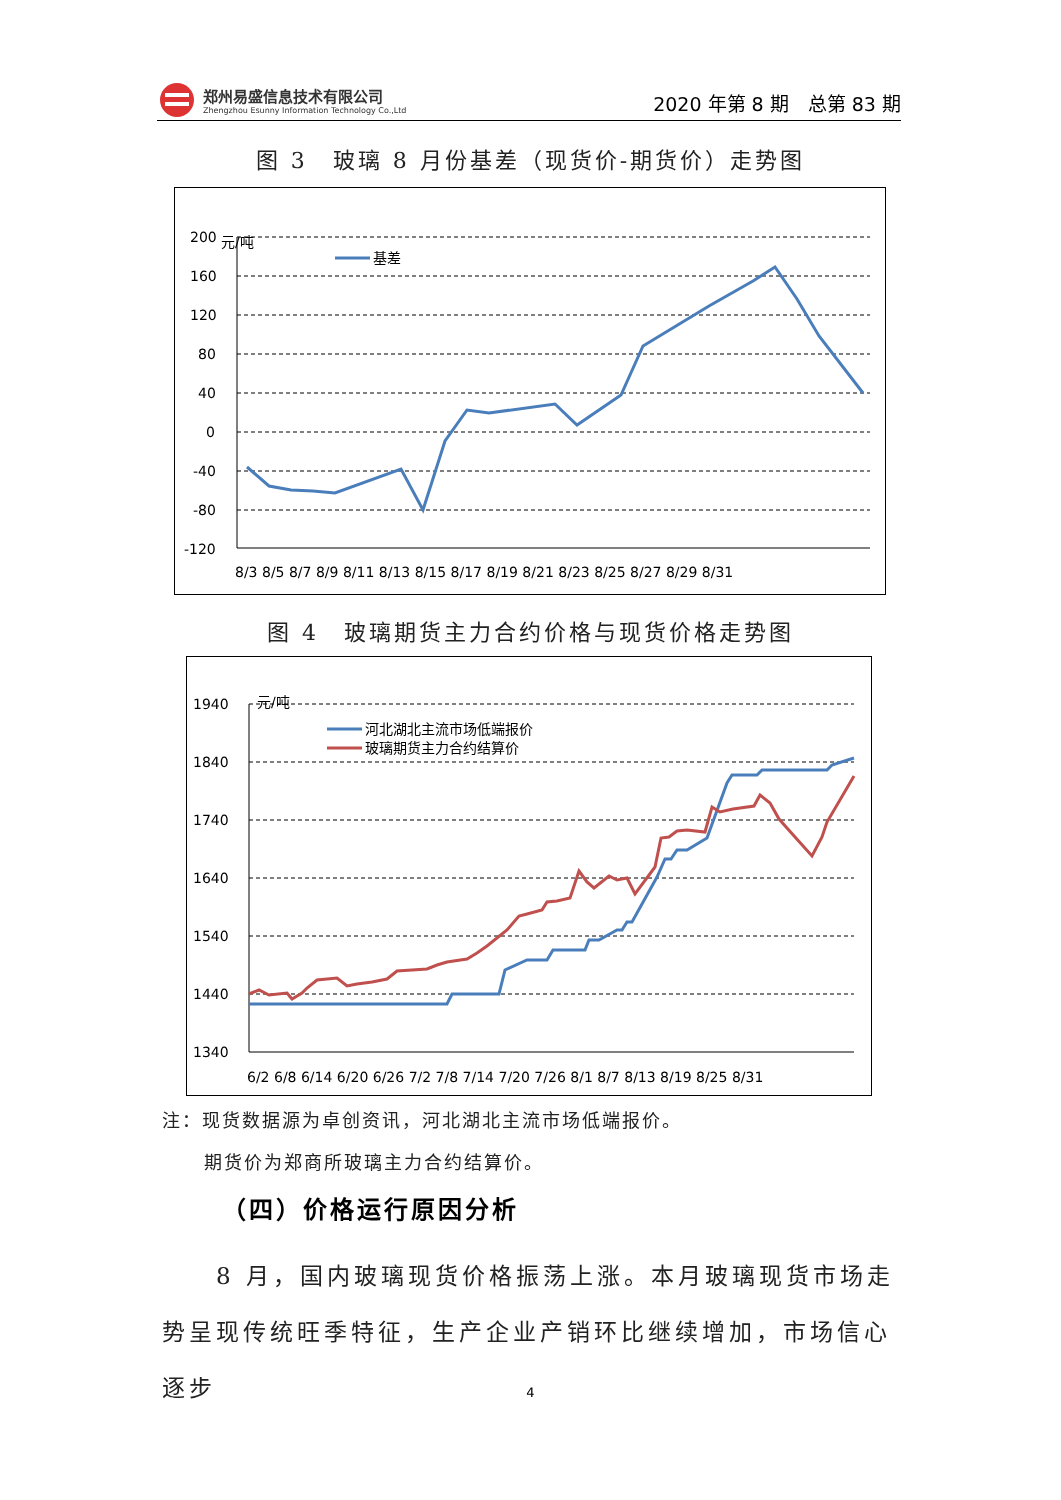郑州易盛信息技术有限公司
Zhengzhou Esunny Information Technology Co.,Ltd
2020 年第 8 期　总第 83 期
图 3　玻璃 8 月份基差（现货价-期货价）走势图
元/吨
200
160
120
80
40
0
-40
-80
-120
基差
8/3 8/5 8/7 8/9 8/11 8/13 8/15 8/17 8/19 8/21 8/23 8/25 8/27 8/29 8/31
图 4　玻璃期货主力合约价格与现货价格走势图
元/吨
1940
1840
1740
1640
1540
1440
1340
河北湖北主流市场低端报价
玻璃期货主力合约结算价
6/2 6/8 6/14 6/20 6/26 7/2 7/8 7/14 7/20 7/26 8/1 8/7 8/13 8/19 8/25 8/31
注：现货数据源为卓创资讯，河北湖北主流市场低端报价。
期货价为郑商所玻璃主力合约结算价。
（四）价格运行原因分析
　　8 月，国内玻璃现货价格振荡上涨。本月玻璃现货市场走势呈现传统旺季特征，生产企业产销环比继续增加，市场信心逐步
4